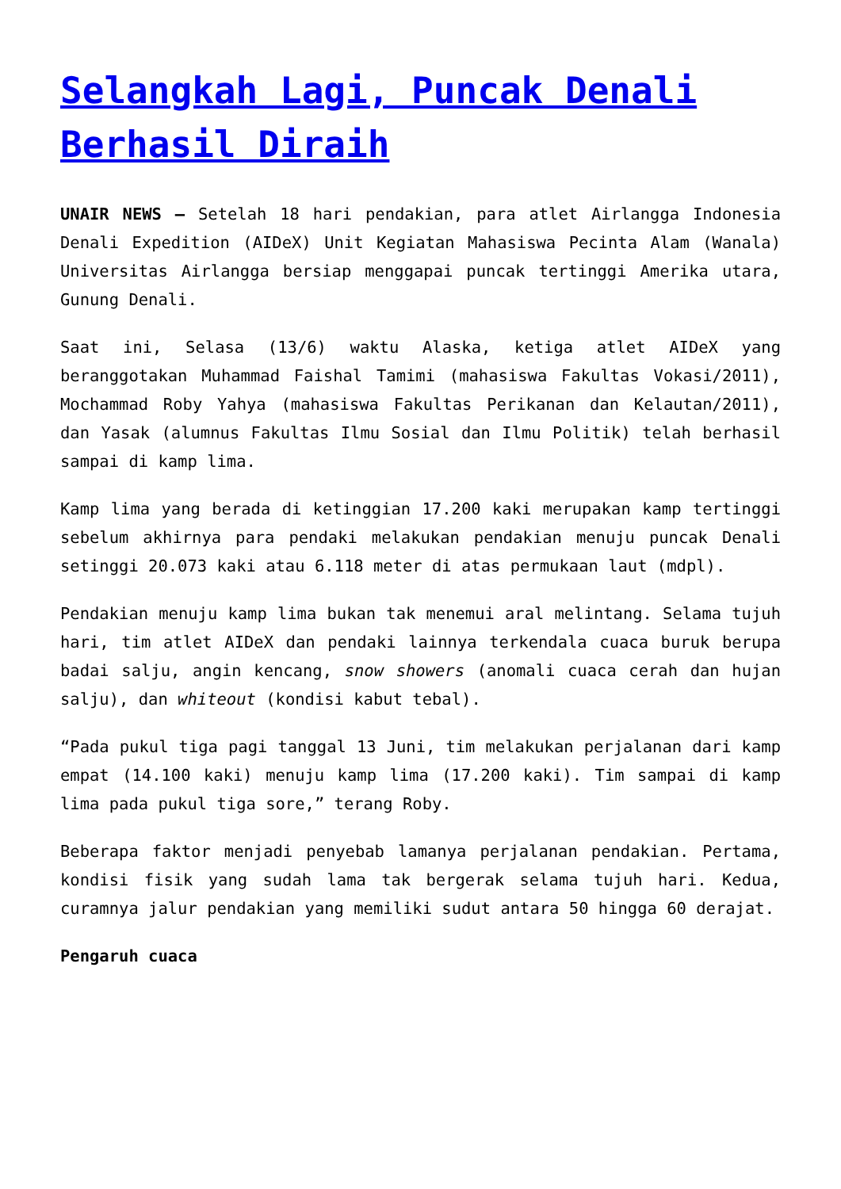Selangkah Lagi, Puncak Denali Berhasil Diraih
UNAIR NEWS – Setelah 18 hari pendakian, para atlet Airlangga Indonesia Denali Expedition (AIDeX) Unit Kegiatan Mahasiswa Pecinta Alam (Wanala) Universitas Airlangga bersiap menggapai puncak tertinggi Amerika utara, Gunung Denali.
Saat ini, Selasa (13/6) waktu Alaska, ketiga atlet AIDeX yang beranggotakan Muhammad Faishal Tamimi (mahasiswa Fakultas Vokasi/2011), Mochammad Roby Yahya (mahasiswa Fakultas Perikanan dan Kelautan/2011), dan Yasak (alumnus Fakultas Ilmu Sosial dan Ilmu Politik) telah berhasil sampai di kamp lima.
Kamp lima yang berada di ketinggian 17.200 kaki merupakan kamp tertinggi sebelum akhirnya para pendaki melakukan pendakian menuju puncak Denali setinggi 20.073 kaki atau 6.118 meter di atas permukaan laut (mdpl).
Pendakian menuju kamp lima bukan tak menemui aral melintang. Selama tujuh hari, tim atlet AIDeX dan pendaki lainnya terkendala cuaca buruk berupa badai salju, angin kencang, snow showers (anomali cuaca cerah dan hujan salju), dan whiteout (kondisi kabut tebal).
“Pada pukul tiga pagi tanggal 13 Juni, tim melakukan perjalanan dari kamp empat (14.100 kaki) menuju kamp lima (17.200 kaki). Tim sampai di kamp lima pada pukul tiga sore,” terang Roby.
Beberapa faktor menjadi penyebab lamanya perjalanan pendakian. Pertama, kondisi fisik yang sudah lama tak bergerak selama tujuh hari. Kedua, curamnya jalur pendakian yang memiliki sudut antara 50 hingga 60 derajat.
Pengaruh cuaca